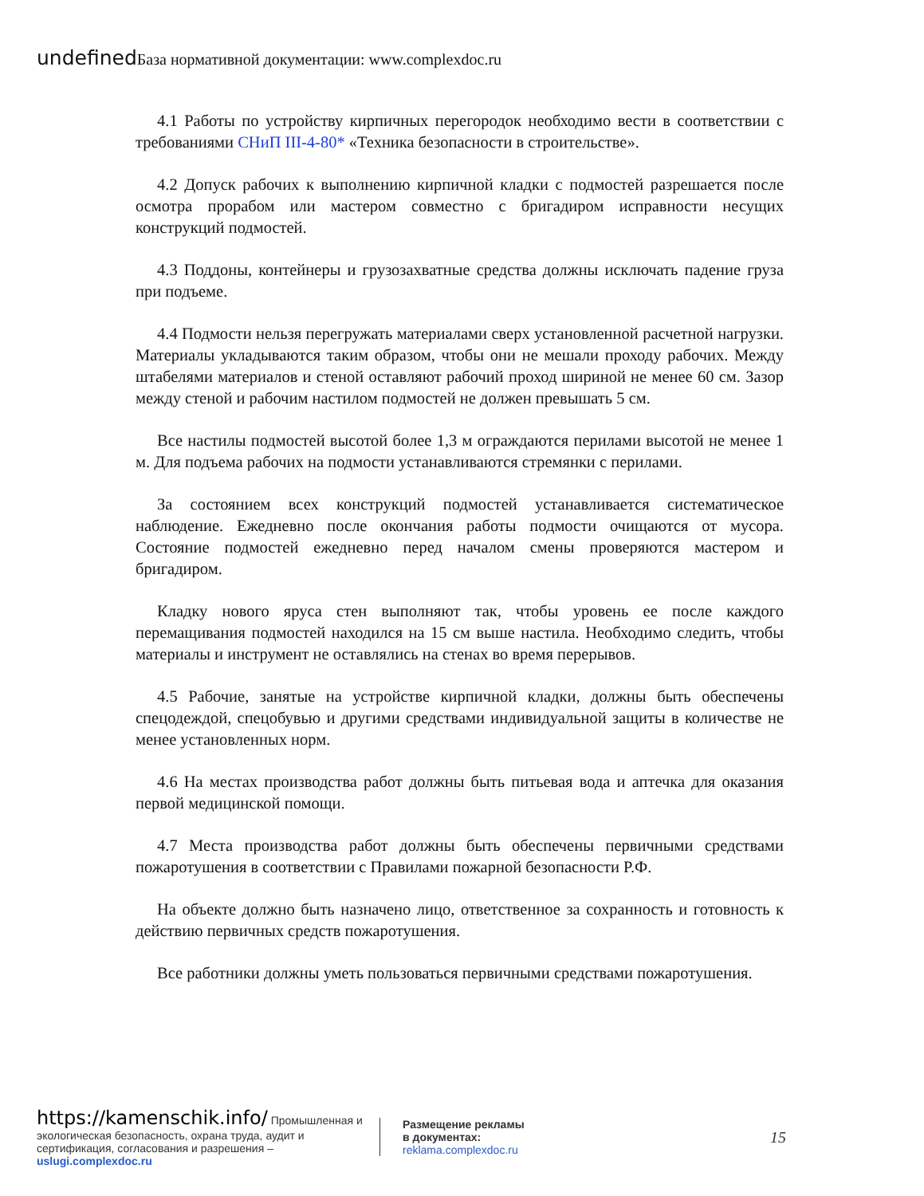undefined База нормативной документации: www.complexdoc.ru
4.1 Работы по устройству кирпичных перегородок необходимо вести в соответствии с требованиями СНиП III-4-80* «Техника безопасности в строительстве».
4.2 Допуск рабочих к выполнению кирпичной кладки с подмостей разрешается после осмотра прорабом или мастером совместно с бригадиром исправности несущих конструкций подмостей.
4.3 Поддоны, контейнеры и грузозахватные средства должны исключать падение груза при подъеме.
4.4 Подмости нельзя перегружать материалами сверх установленной расчетной нагрузки. Материалы укладываются таким образом, чтобы они не мешали проходу рабочих. Между штабелями материалов и стеной оставляют рабочий проход шириной не менее 60 см. Зазор между стеной и рабочим настилом подмостей не должен превышать 5 см.
Все настилы подмостей высотой более 1,3 м ограждаются перилами высотой не менее 1 м. Для подъема рабочих на подмости устанавливаются стремянки с перилами.
За состоянием всех конструкций подмостей устанавливается систематическое наблюдение. Ежедневно после окончания работы подмости очищаются от мусора. Состояние подмостей ежедневно перед началом смены проверяются мастером и бригадиром.
Кладку нового яруса стен выполняют так, чтобы уровень ее после каждого перемащивания подмостей находился на 15 см выше настила. Необходимо следить, чтобы материалы и инструмент не оставлялись на стенах во время перерывов.
4.5 Рабочие, занятые на устройстве кирпичной кладки, должны быть обеспечены спецодеждой, спецобувью и другими средствами индивидуальной защиты в количестве не менее установленных норм.
4.6 На местах производства работ должны быть питьевая вода и аптечка для оказания первой медицинской помощи.
4.7 Места производства работ должны быть обеспечены первичными средствами пожаротушения в соответствии с Правилами пожарной безопасности Р.Ф.
На объекте должно быть назначено лицо, ответственное за сохранность и готовность к действию первичных средств пожаротушения.
Все работники должны уметь пользоваться первичными средствами пожаротушения.
https://kamenschik.info/ Промышленная и экологическая безопасность, охрана труда, аудит и сертификация, согласования и разрешения – uslugi.complexdoc.ru
Размещение рекламы
в документах:
reklama.complexdoc.ru
15